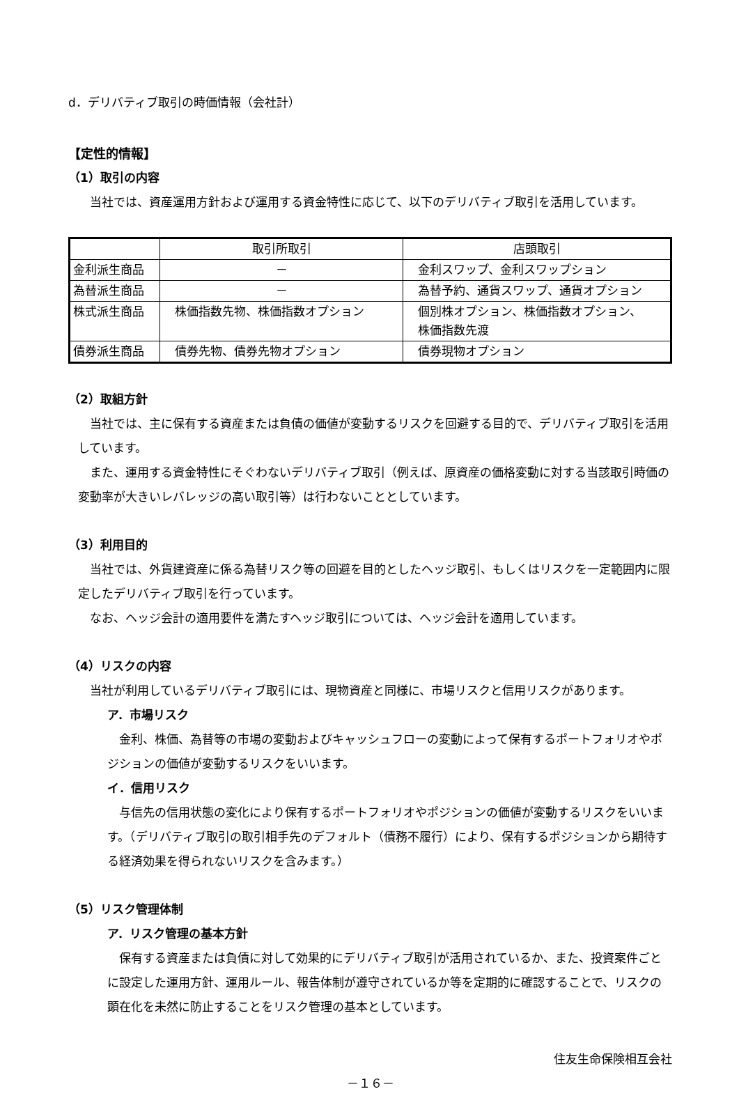d．デリバティブ取引の時価情報（会社計）
【定性的情報】
（1）取引の内容
当社では、資産運用方針および運用する資金特性に応じて、以下のデリバティブ取引を活用しています。
| | 取引所取引 | 店頭取引 |
| 金利派生商品 | － | 金利スワップ、金利スワップション |
| 為替派生商品 | － | 為替予約、通貨スワップ、通貨オプション |
| 株式派生商品 | 株価指数先物、株価指数オプション | 個別株オプション、株価指数オプション、 株価指数先渡 |
| 債券派生商品 | 債券先物、債券先物オプション | 債券現物オプション |
（2）取組方針
当社では、主に保有する資産または負債の価値が変動するリスクを回避する目的で、デリバティブ取引を活用しています。
また、運用する資金特性にそぐわないデリバティブ取引（例えば、原資産の価格変動に対する当該取引時価の変動率が大きいレバレッジの高い取引等）は行わないこととしています。
（3）利用目的
当社では、外貨建資産に係る為替リスク等の回避を目的としたヘッジ取引、もしくはリスクを一定範囲内に限定したデリバティブ取引を行っています。
なお、ヘッジ会計の適用要件を満たすヘッジ取引については、ヘッジ会計を適用しています。
（4）リスクの内容
当社が利用しているデリバティブ取引には、現物資産と同様に、市場リスクと信用リスクがあります。
ア．市場リスク
金利、株価、為替等の市場の変動およびキャッシュフローの変動によって保有するポートフォリオやポジションの価値が変動するリスクをいいます。
イ．信用リスク
与信先の信用状態の変化により保有するポートフォリオやポジションの価値が変動するリスクをいいます。（デリバティブ取引の取引相手先のデフォルト（債務不履行）により、保有するポジションから期待する経済効果を得られないリスクを含みます。）
（5）リスク管理体制
ア．リスク管理の基本方針
保有する資産または負債に対して効果的にデリバティブ取引が活用されているか、また、投資案件ごとに設定した運用方針、運用ルール、報告体制が遵守されているか等を定期的に確認することで、リスクの顕在化を未然に防止することをリスク管理の基本としています。
住友生命保険相互会社
－１６－